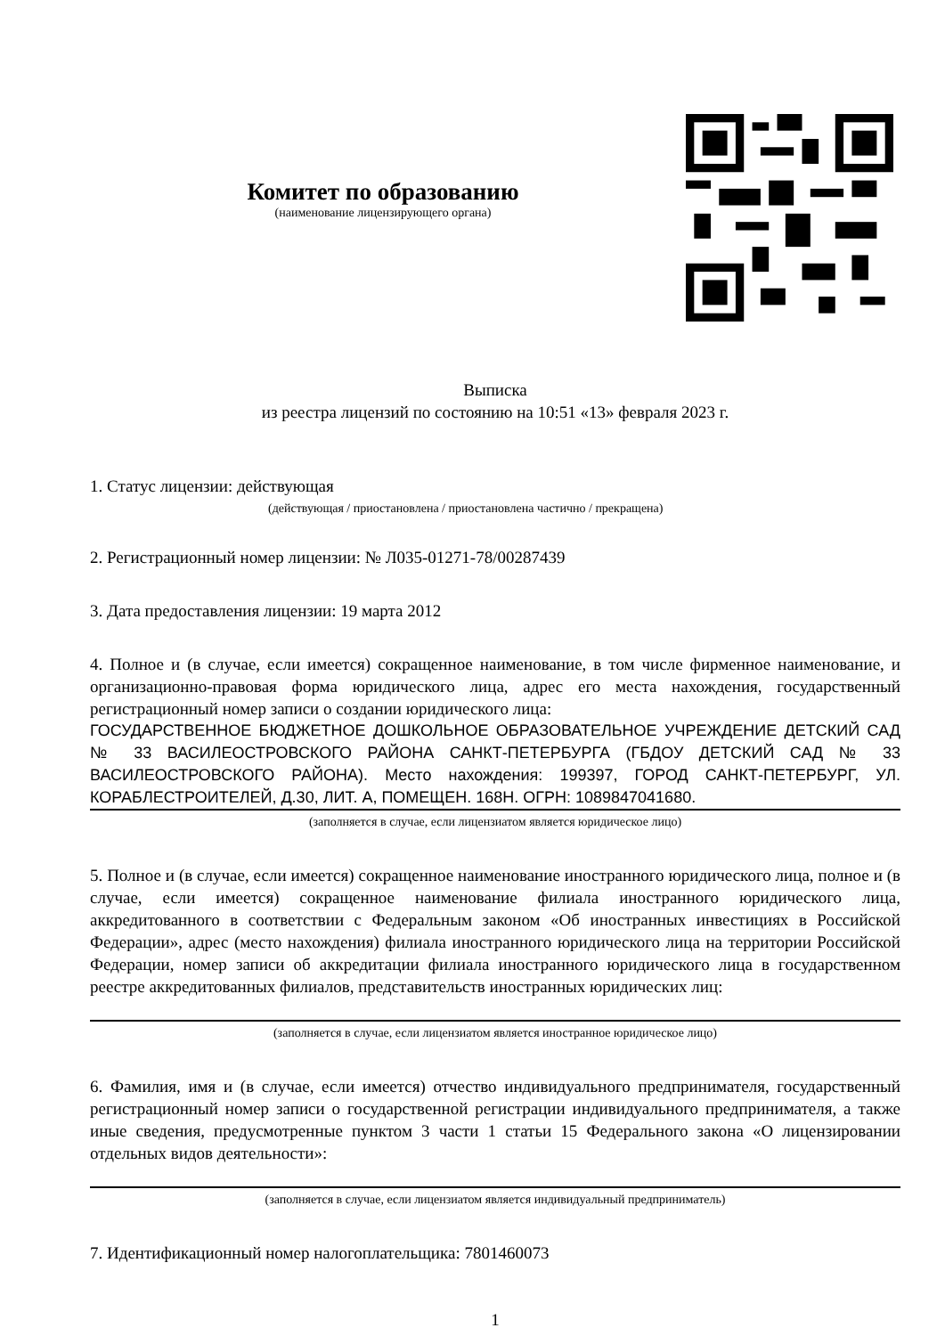Комитет по образованию
(наименование лицензирующего органа)
Выписка
из реестра лицензий по состоянию на 10:51 «13» февраля 2023 г.
1. Статус лицензии: действующая
(действующая / приостановлена / приостановлена частично / прекращена)
2. Регистрационный номер лицензии: № Л035-01271-78/00287439
3. Дата предоставления лицензии: 19 марта 2012
4. Полное и (в случае, если имеется) сокращенное наименование, в том числе фирменное наименование, и организационно-правовая форма юридического лица, адрес его места нахождения, государственный регистрационный номер записи о создании юридического лица:
ГОСУДАРСТВЕННОЕ БЮДЖЕТНОЕ ДОШКОЛЬНОЕ ОБРАЗОВАТЕЛЬНОЕ УЧРЕЖДЕНИЕ ДЕТСКИЙ САД № 33 ВАСИЛЕОСТРОВСКОГО РАЙОНА САНКТ-ПЕТЕРБУРГА (ГБДОУ ДЕТСКИЙ САД № 33 ВАСИЛЕОСТРОВСКОГО РАЙОНА). Место нахождения: 199397, ГОРОД САНКТ-ПЕТЕРБУРГ, УЛ. КОРАБЛЕСТРОИТЕЛЕЙ, Д.30, ЛИТ. А, ПОМЕЩЕН. 168Н. ОГРН: 1089847041680.
(заполняется в случае, если лицензиатом является юридическое лицо)
5. Полное и (в случае, если имеется) сокращенное наименование иностранного юридического лица, полное и (в случае, если имеется) сокращенное наименование филиала иностранного юридического лица, аккредитованного в соответствии с Федеральным законом «Об иностранных инвестициях в Российской Федерации», адрес (место нахождения) филиала иностранного юридического лица на территории Российской Федерации, номер записи об аккредитации филиала иностранного юридического лица в государственном реестре аккредитованных филиалов, представительств иностранных юридических лиц:
(заполняется в случае, если лицензиатом является иностранное юридическое лицо)
6. Фамилия, имя и (в случае, если имеется) отчество индивидуального предпринимателя, государственный регистрационный номер записи о государственной регистрации индивидуального предпринимателя, а также иные сведения, предусмотренные пунктом 3 части 1 статьи 15 Федерального закона «О лицензировании отдельных видов деятельности»:
(заполняется в случае, если лицензиатом является индивидуальный предприниматель)
7. Идентификационный номер налогоплательщика: 7801460073
1